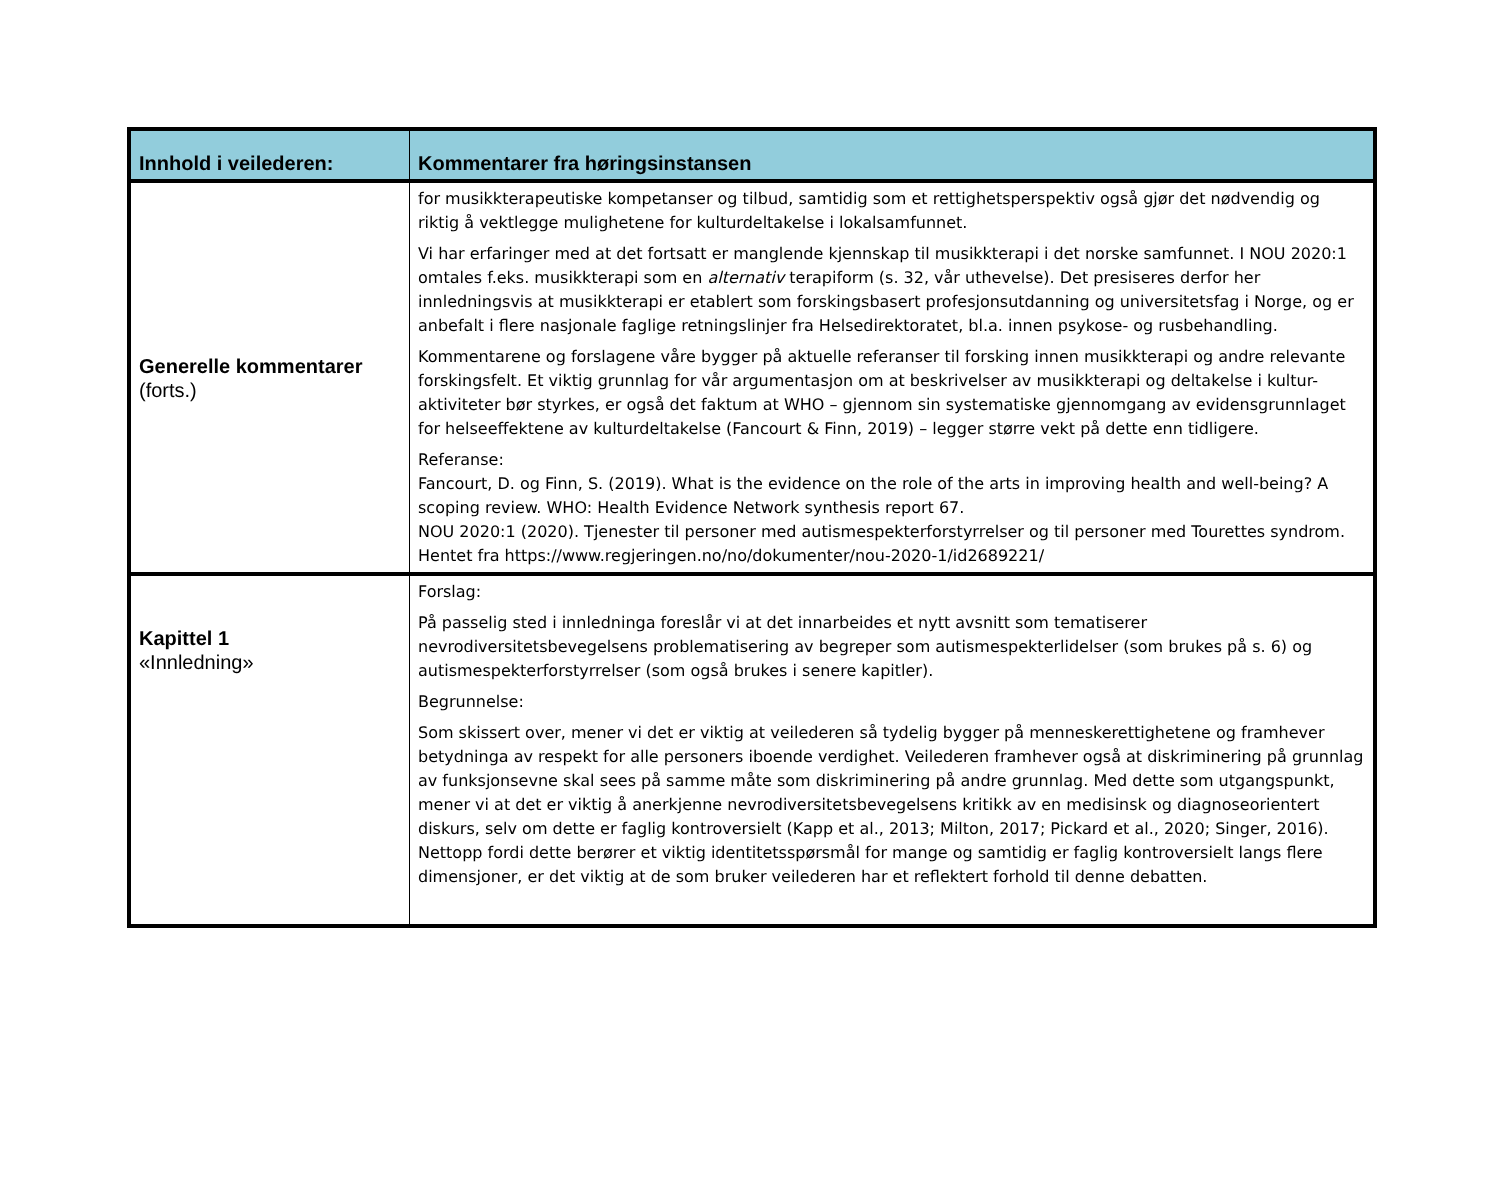| Innhold i veilederen: | Kommentarer fra høringsinstansen |
| --- | --- |
| Generelle kommentarer (forts.) | for musikkterapeutiske kompetanser og tilbud, samtidig som et rettighetsperspektiv også gjør det nødvendig og riktig å vektlegge mulighetene for kulturdeltakelse i lokalsamfunnet. Vi har erfaringer med at det fortsatt er manglende kjennskap til musikkterapi i det norske samfunnet. I NOU 2020:1 omtales f.eks. musikkterapi som en alternativ terapiform (s. 32, vår uthevelse). Det presiseres derfor her innledningsvis at musikkterapi er etablert som forskingsbasert profesjonsutdanning og universitetsfag i Norge, og er anbefalt i flere nasjonale faglige retningslinjer fra Helsedirektoratet, bl.a. innen psykose- og rusbehandling. Kommentarene og forslagene våre bygger på aktuelle referanser til forsking innen musikkterapi og andre relevante forskingsfelt. Et viktig grunnlag for vår argumentasjon om at beskrivelser av musikkterapi og deltakelse i kultur-aktiviteter bør styrkes, er også det faktum at WHO – gjennom sin systematiske gjennomgang av evidensgrunnlaget for helseeffektene av kulturdeltakelse (Fancourt & Finn, 2019) – legger større vekt på dette enn tidligere. Referanse: Fancourt, D. og Finn, S. (2019). What is the evidence on the role of the arts in improving health and well-being? A scoping review. WHO: Health Evidence Network synthesis report 67. NOU 2020:1 (2020). Tjenester til personer med autismespekterforstyrrelser og til personer med Tourettes syndrom. Hentet fra https://www.regjeringen.no/no/dokumenter/nou-2020-1/id2689221/ |
| Kapittel 1 «Innledning» | Forslag: På passelig sted i innledninga foreslår vi at det innarbeides et nytt avsnitt som tematiserer nevrodiversitetsbevegelsens problematisering av begreper som autismespekterlidelser (som brukes på s. 6) og autismespekterforstyrrelser (som også brukes i senere kapitler). Begrunnelse: Som skissert over, mener vi det er viktig at veilederen så tydelig bygger på menneskerettighetene og framhever betydninga av respekt for alle personers iboende verdighet. Veilederen framhever også at diskriminering på grunnlag av funksjonsevne skal sees på samme måte som diskriminering på andre grunnlag. Med dette som utgangspunkt, mener vi at det er viktig å anerkjenne nevrodiversitetsbevegelsens kritikk av en medisinsk og diagnoseorientert diskurs, selv om dette er faglig kontroversielt (Kapp et al., 2013; Milton, 2017; Pickard et al., 2020; Singer, 2016). Nettopp fordi dette berører et viktig identitetsspørsmål for mange og samtidig er faglig kontroversielt langs flere dimensjoner, er det viktig at de som bruker veilederen har et reflektert forhold til denne debatten. |